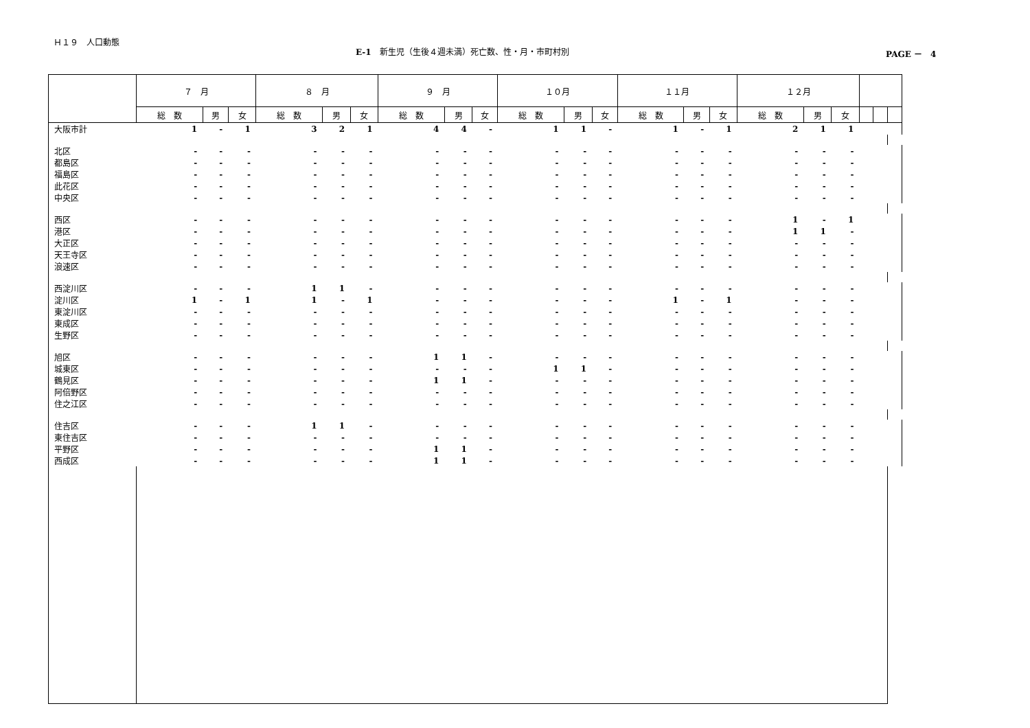Ｈ１９　人口動態
E-1　新生児（生後４週未満）死亡数、性・月・市町村別 PAGE －　4
| | ７ 月 | | | ８ 月 | | | ９ 月 | | | １０月 | | | １１月 | | | １２月 | | | | | |
| --- | --- | --- | --- | --- | --- | --- | --- | --- | --- | --- | --- | --- | --- | --- | --- | --- | --- | --- | --- | --- | --- |
| | 総 数 | 男 | 女 | 総 数 | 男 | 女 | 総 数 | 男 | 女 | 総 数 | 男 | 女 | 総 数 | 男 | 女 | 総 数 | 男 | 女 | | | |
| 大阪市計 | 1 | - | 1 | 3 | 2 | 1 | 4 | 4 | - | 1 | 1 | - | 1 | - | 1 | 2 | 1 | 1 | | | |
| 北区 | - | - | - | - | - | - | - | - | - | - | - | - | - | - | - | - | - | - | | | |
| 都島区 | - | - | - | - | - | - | - | - | - | - | - | - | - | - | - | - | - | - | | | |
| 福島区 | - | - | - | - | - | - | - | - | - | - | - | - | - | - | - | - | - | - | | | |
| 此花区 | - | - | - | - | - | - | - | - | - | - | - | - | - | - | - | - | - | - | | | |
| 中央区 | - | - | - | - | - | - | - | - | - | - | - | - | - | - | - | - | - | - | | | |
| 西区 | - | - | - | - | - | - | - | - | - | - | - | - | - | - | - | 1 | - | 1 | | | |
| 港区 | - | - | - | - | - | - | - | - | - | - | - | - | - | - | - | 1 | 1 | - | | | |
| 大正区 | - | - | - | - | - | - | - | - | - | - | - | - | - | - | - | - | - | - | | | |
| 天王寺区 | - | - | - | - | - | - | - | - | - | - | - | - | - | - | - | - | - | - | | | |
| 浪速区 | - | - | - | - | - | - | - | - | - | - | - | - | - | - | - | - | - | - | | | |
| 西淀川区 | - | - | - | 1 | 1 | - | - | - | - | - | - | - | - | - | - | - | - | - | | | |
| 淀川区 | 1 | - | 1 | 1 | - | 1 | - | - | - | - | - | - | 1 | - | 1 | - | - | - | | | |
| 東淀川区 | - | - | - | - | - | - | - | - | - | - | - | - | - | - | - | - | - | - | | | |
| 東成区 | - | - | - | - | - | - | - | - | - | - | - | - | - | - | - | - | - | - | | | |
| 生野区 | - | - | - | - | - | - | - | - | - | - | - | - | - | - | - | - | - | - | | | |
| 旭区 | - | - | - | - | - | - | 1 | 1 | - | - | - | - | - | - | - | - | - | - | | | |
| 城東区 | - | - | - | - | - | - | - | - | - | 1 | 1 | - | - | - | - | - | - | - | | | |
| 鶴見区 | - | - | - | - | - | - | 1 | 1 | - | - | - | - | - | - | - | - | - | - | | | |
| 阿倍野区 | - | - | - | - | - | - | - | - | - | - | - | - | - | - | - | - | - | - | | | |
| 住之江区 | - | - | - | - | - | - | - | - | - | - | - | - | - | - | - | - | - | - | | | |
| 住吉区 | - | - | - | 1 | 1 | - | - | - | - | - | - | - | - | - | - | - | - | - | | | |
| 東住吉区 | - | - | - | - | - | - | - | - | - | - | - | - | - | - | - | - | - | - | | | |
| 平野区 | - | - | - | - | - | - | 1 | 1 | - | - | - | - | - | - | - | - | - | - | | | |
| 西成区 | - | - | - | - | - | - | 1 | 1 | - | - | - | - | - | - | - | - | - | - | | | |